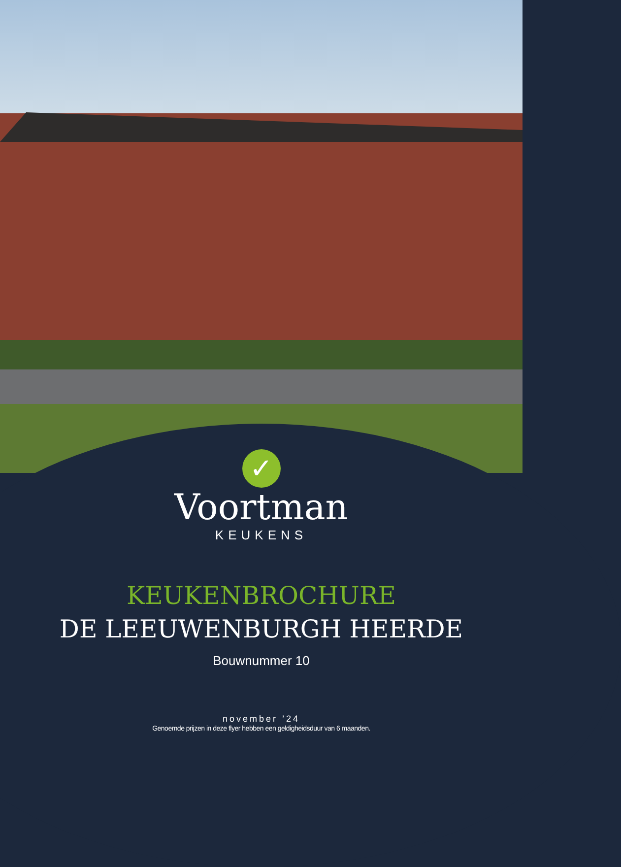✓
Voortman
KEUKENS
KEUKENBROCHURE
DE LEEUWENBURGH HEERDE
Bouwnummer 10
november ’24
Genoemde prijzen in deze flyer hebben een geldigheidsduur van 6 maanden.